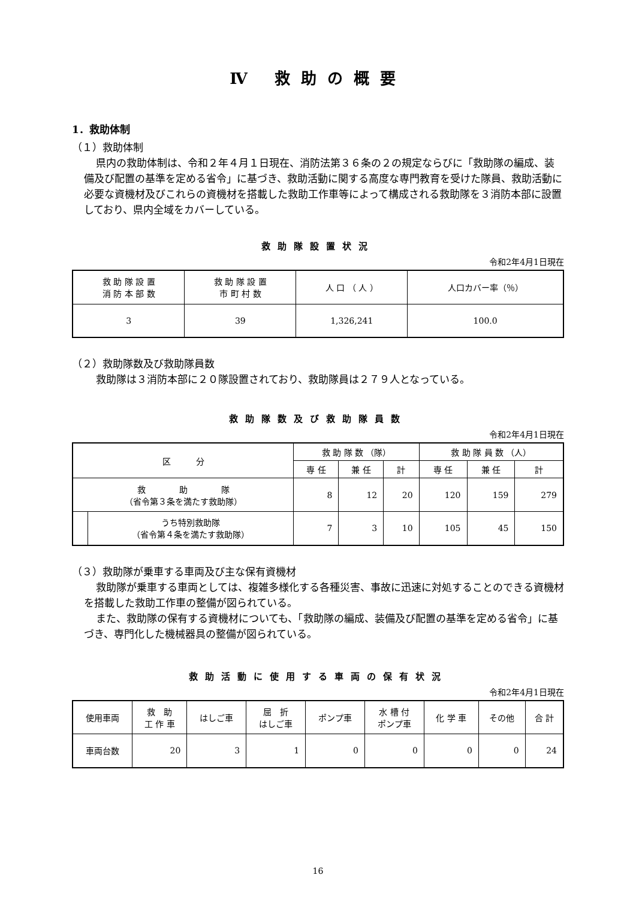Ⅳ 救助の概要
1．救助体制
（１）救助体制
県内の救助体制は、令和２年４月１日現在、消防法第３６条の２の規定ならびに「救助隊の編成、装備及び配置の基準を定める省令」に基づき、救助活動に関する高度な専門教育を受けた隊員、救助活動に必要な資機材及びこれらの資機材を搭載した救助工作車等によって構成される救助隊を３消防本部に設置しており、県内全域をカバーしている。
救助隊設置状況
令和2年4月1日現在
| 救 助 隊 設 置 消 防 本 部 数 | 救 助 隊 設 置 市 町 村 数 | 人 口 （ 人 ） | 人口カバー率（％） |
| --- | --- | --- | --- |
| 3 | 39 | 1,326,241 | 100.0 |
（２）救助隊数及び救助隊員数
救助隊は３消防本部に２０隊設置されており、救助隊員は２７９人となっている。
救助隊数及び救助隊員数
令和2年4月1日現在
| 区 分 | | 救 助 隊 数 （隊） | | | 救 助 隊 員 数 （人） | | |
| --- | --- | --- | --- | --- | --- | --- | --- |
| | | 専 任 | 兼 任 | 計 | 専 任 | 兼 任 | 計 |
| 救 助 隊 （省令第３条を満たす救助隊） | | 8 | 12 | 20 | 120 | 159 | 279 |
| | うち特別救助隊 （省令第４条を満たす救助隊） | 7 | 3 | 10 | 105 | 45 | 150 |
（３）救助隊が乗車する車両及び主な保有資機材
救助隊が乗車する車両としては、複雑多様化する各種災害、事故に迅速に対処することのできる資機材を搭載した救助工作車の整備が図られている。
また、救助隊の保有する資機材についても、「救助隊の編成、装備及び配置の基準を定める省令」に基づき、専門化した機械器具の整備が図られている。
救助活動に使用する車両の保有状況
令和2年4月1日現在
| 使用車両 | 救 助 工 作 車 | はしご車 | 屈 折 はしご車 | ポンプ車 | 水 槽 付 ポンプ車 | 化 学 車 | その他 | 合 計 |
| --- | --- | --- | --- | --- | --- | --- | --- | --- |
| 車両台数 | 20 | 3 | 1 | 0 | 0 | 0 | 0 | 24 |
16